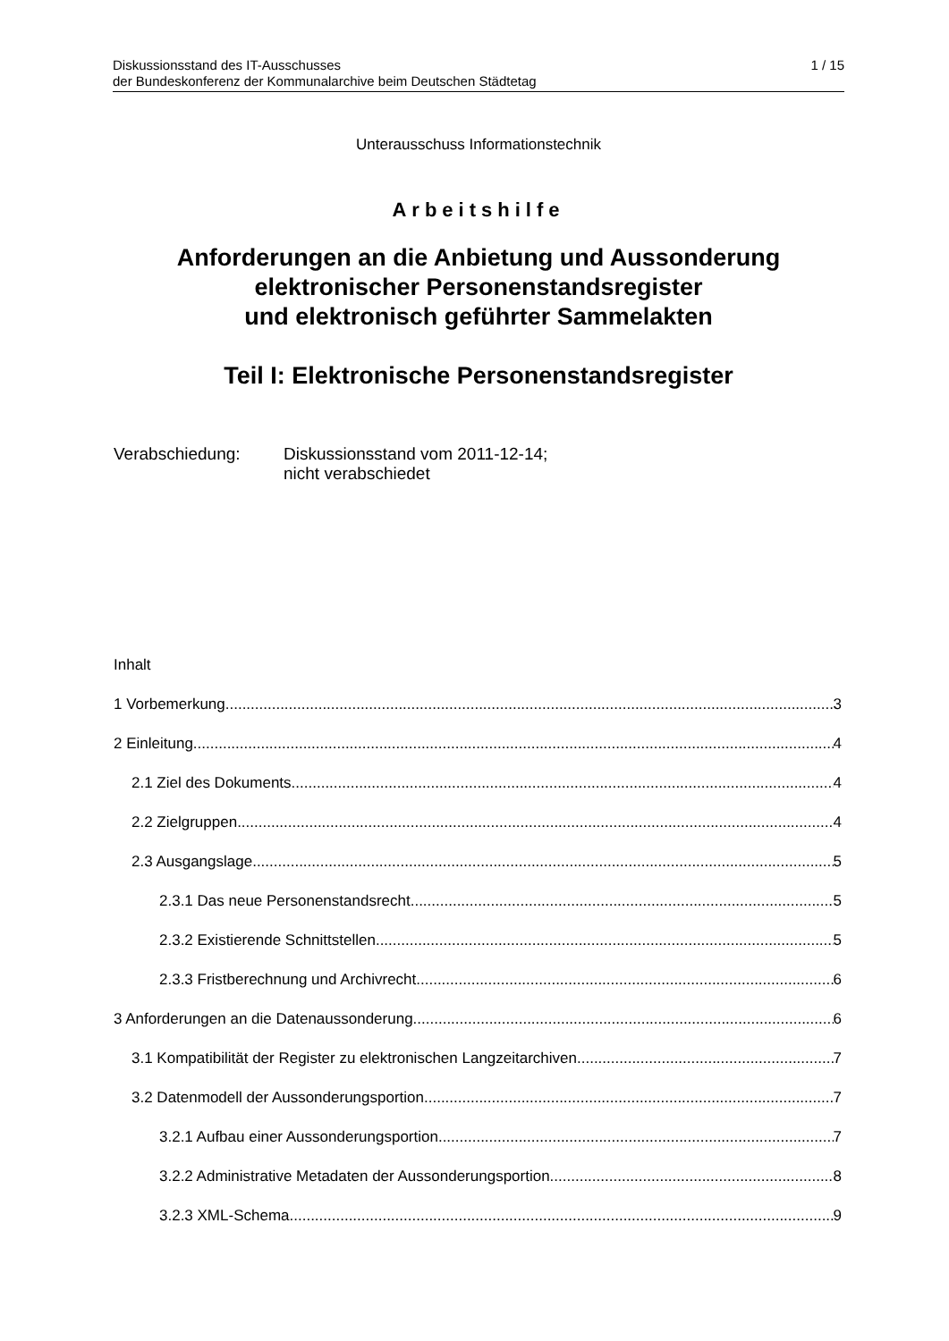Diskussionsstand des IT-Ausschusses
der Bundeskonferenz der Kommunalarchive beim Deutschen Städtetag
1 / 15
Unterausschuss Informationstechnik
Arbeitshilfe
Anforderungen an die Anbietung und Aussonderung
elektronischer Personenstandsregister
und elektronisch geführter Sammelakten
Teil I: Elektronische Personenstandsregister
Verabschiedung: Diskussionsstand vom 2011-12-14;
nicht verabschiedet
Inhalt
1 Vorbemerkung 3
2 Einleitung 4
2.1 Ziel des Dokuments 4
2.2 Zielgruppen 4
2.3 Ausgangslage 5
2.3.1 Das neue Personenstandsrecht 5
2.3.2 Existierende Schnittstellen 5
2.3.3 Fristberechnung und Archivrecht 6
3 Anforderungen an die Datenaussonderung 6
3.1 Kompatibilität der Register zu elektronischen Langzeitarchiven 7
3.2 Datenmodell der Aussonderungsportion 7
3.2.1 Aufbau einer Aussonderungsportion 7
3.2.2 Administrative Metadaten der Aussonderungsportion 8
3.2.3 XML-Schema 9